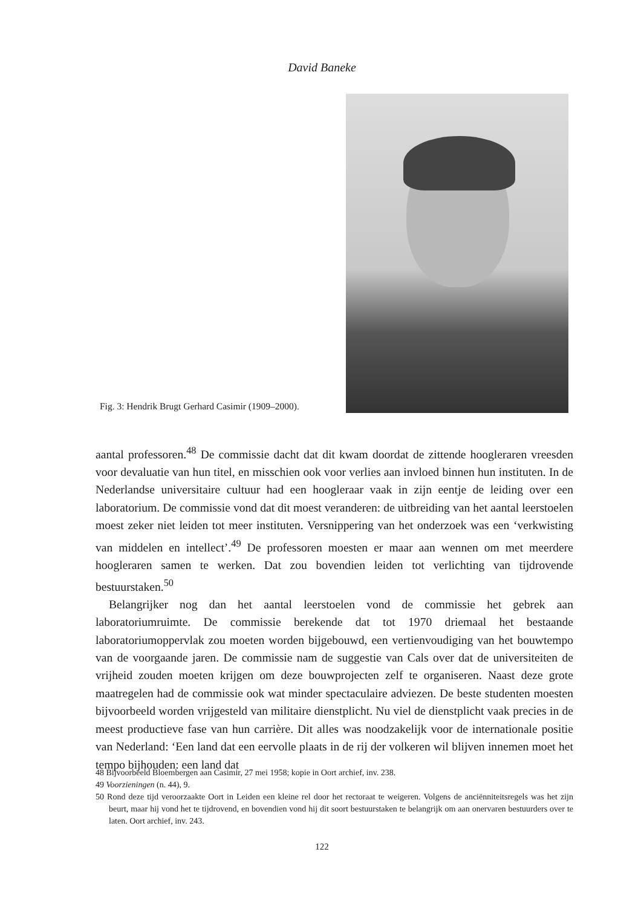David Baneke
Fig. 3: Hendrik Brugt Gerhard Casimir (1909–2000).
aantal professoren.<sup>48</sup> De commissie dacht dat dit kwam doordat de zittende hoogleraren vreesden voor devaluatie van hun titel, en misschien ook voor verlies aan invloed binnen hun instituten. In de Nederlandse universitaire cultuur had een hoogleraar vaak in zijn eentje de leiding over een laboratorium. De commissie vond dat dit moest veranderen: de uitbreiding van het aantal leerstoelen moest zeker niet leiden tot meer instituten. Versnippering van het onderzoek was een ‘verkwisting van middelen en intellect’.<sup>49</sup> De professoren moesten er maar aan wennen om met meerdere hoogleraren samen te werken. Dat zou bovendien leiden tot verlichting van tijdrovende bestuurstaken.<sup>50</sup>
Belangrijker nog dan het aantal leerstoelen vond de commissie het gebrek aan laboratoriumruimte. De commissie berekende dat tot 1970 driemaal het bestaande laboratoriumoppervlak zou moeten worden bijgebouwd, een vertienvoudiging van het bouwtempo van de voorgaande jaren. De commissie nam de suggestie van Cals over dat de universiteiten de vrijheid zouden moeten krijgen om deze bouwprojecten zelf te organiseren. Naast deze grote maatregelen had de commissie ook wat minder spectaculaire adviezen. De beste studenten moesten bijvoorbeeld worden vrijgesteld van militaire dienstplicht. Nu viel de dienstplicht vaak precies in de meest productieve fase van hun carrière. Dit alles was noodzakelijk voor de internationale positie van Nederland: ‘Een land dat een eervolle plaats in de rij der volkeren wil blijven innemen moet het tempo bijhouden: een land dat
48 Bijvoorbeeld Bloembergen aan Casimir, 27 mei 1958; kopie in Oort archief, inv. 238.
49 Voorzieningen (n. 44), 9.
50 Rond deze tijd veroorzaakte Oort in Leiden een kleine rel door het rectoraat te weigeren. Volgens de anciënniteitsregels was het zijn beurt, maar hij vond het te tijdrovend, en bovendien vond hij dit soort bestuurstaken te belangrijk om aan onervaren bestuurders over te laten. Oort archief, inv. 243.
122